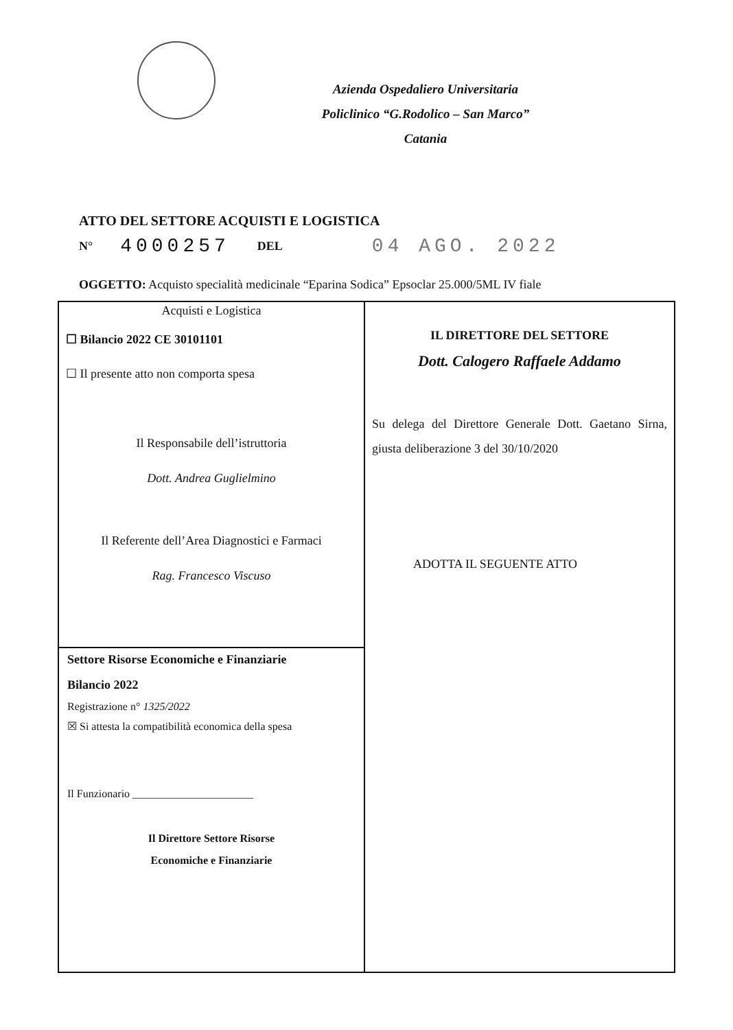Azienda Ospedaliero Universitaria
Policlinico “G.Rodolico – San Marco”
Catania
ATTO DEL SETTORE ACQUISTI E LOGISTICA
N° 4000257 DEL 04 AGO. 2022
OGGETTO: Acquisto specialità medicinale “Eparina Sodica” Epsoclar 25.000/5ML IV fiale
Acquisti e Logistica
☐ Bilancio 2022 CE 30101101
☐ Il presente atto non comporta spesa
Il Responsabile dell’istruttoria
Dott. Andrea Guglielmino
Il Referente dell’Area Diagnostici e Farmaci
Rag. Francesco Viscuso
Settore Risorse Economiche e Finanziarie
Bilancio 2022
Registrazione n° 1325/2022
☒ Si attesta la compatibilità economica della spesa
Il Funzionario ______________________
Il Direttore Settore Risorse
Economiche e Finanziarie
IL DIRETTORE DEL SETTORE
Dott. Calogero Raffaele Addamo
Su delega del Direttore Generale Dott. Gaetano Sirna, giusta deliberazione 3 del 30/10/2020
ADOTTA IL SEGUENTE ATTO